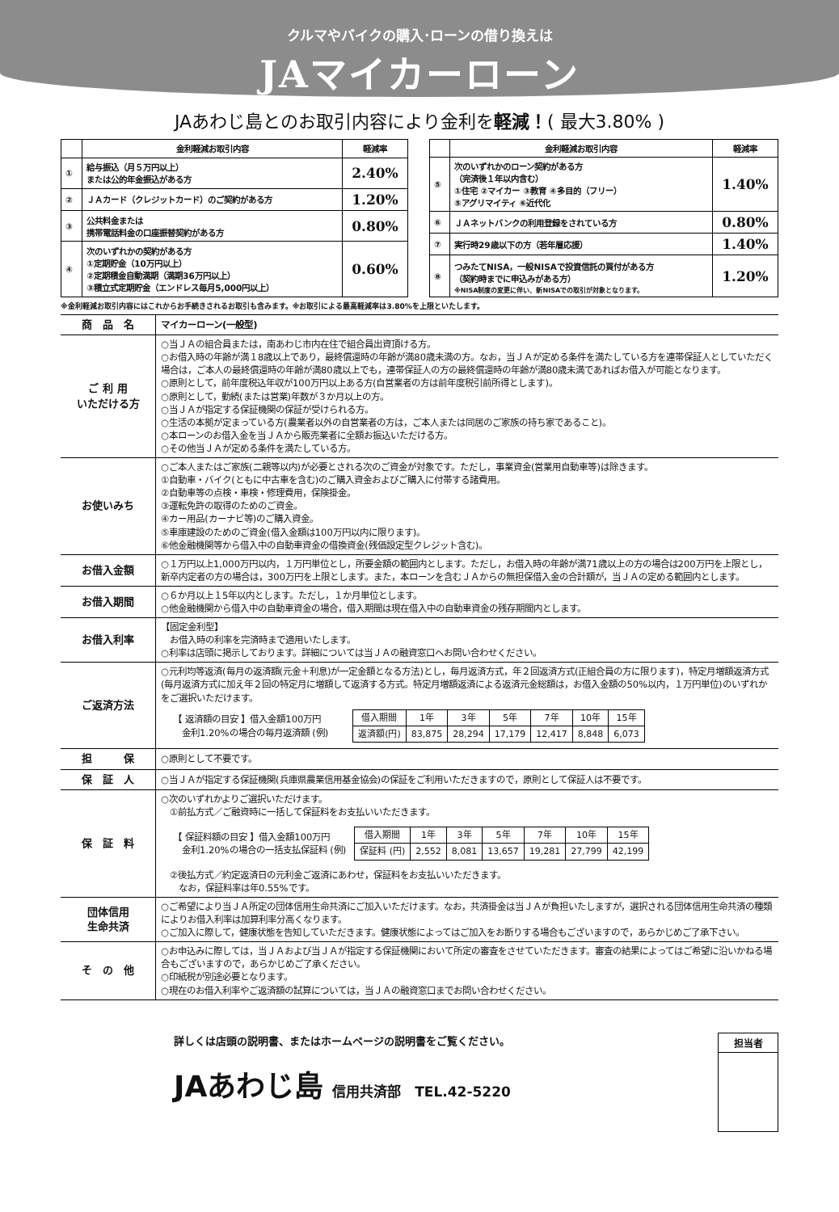クルマやバイクの購入･ローンの借り換えは
JAマイカーローン
JAあわじ島とのお取引内容により金利を軽減！( 最大3.80% )
| | 金利軽減お取引内容 | 軽減率 |
| --- | --- | --- |
| ① | 給与振込（月５万円以上） または公的年金振込がある方 | 2.40% |
| ② | ＪＡカード（クレジットカード）のご契約がある方 | 1.20% |
| ③ | 公共料金または 携帯電話料金の口座振替契約がある方 | 0.80% |
| ④ | 次のいずれかの契約がある方 ①定期貯金（10万円以上） ②定期積金自動満期（満期36万円以上） ③積立式定期貯金（エンドレス毎月5,000円以上） | 0.60% |
| | 金利軽減お取引内容 | 軽減率 |
| --- | --- | --- |
| ⑤ | 次のいずれかのローン契約がある方 （完済後１年以内含む） ①住宅 ②マイカー ③教育 ④多目的（フリー） ⑤アグリマイティ ⑥近代化 | 1.40% |
| ⑥ | ＪＡネットバンクの利用登録をされている方 | 0.80% |
| ⑦ | 実行時29歳以下の方（若年層応援） | 1.40% |
| ⑧ | つみたてNISA，一般NISAで投資信託の買付がある方 （契約時までに申込みがある方） ※NISA制度の変更に伴い、新NISAでの取引が対象となります。 | 1.20% |
※金利軽減お取引内容にはこれからお手続きされるお取引も含みます。※お取引による最高軽減率は3.80%を上限といたします。
| 商 品 名 | マイカーローン(一般型) |
| ご 利 用 いただける方 | ○当ＪＡの組合員または，南あわじ市内在住で組合員出資頂ける方。 ○お借入時の年齢が満１8歳以上であり，最終償還時の年齢が満80歳未満の方。なお，当ＪＡが定める条件を満たしている方を連帯保証人としていただく場合は，ご本人の最終償還時の年齢が満80歳以上でも，連帯保証人の方の最終償還時の年齢が満80歳未満であればお借入が可能となります。 ○原則として，前年度税込年収が100万円以上ある方(自営業者の方は前年度税引前所得とします)。 ○原則として，勤続(または営業)年数が３か月以上の方。 ○当ＪＡが指定する保証機関の保証が受けられる方。 ○生活の本拠が定まっている方(農業者以外の自営業者の方は，ご本人または同居のご家族の持ち家であること)。 ○本ローンのお借入金を当ＪＡから販売業者に全額お振込いただける方。 ○その他当ＪＡが定める条件を満たしている方。 |
| お使いみち | ○ご本人またはご家族(二親等以内)が必要とされる次のご資金が対象です。ただし，事業資金(営業用自動車等)は除きます。 ①自動車・バイク(ともに中古車を含む)のご購入資金およびご購入に付帯する諸費用。 ②自動車等の点検・車検・修理費用，保険掛金。 ③運転免許の取得のためのご資金。 ④カー用品(カーナビ等)のご購入資金。 ⑤車庫建設のためのご資金(借入金額は100万円以内に限ります)。 ⑥他金融機関等から借入中の自動車資金の借換資金(残価設定型クレジット含む)。 |
| お借入金額 | ○１万円以上1,000万円以内，１万円単位とし，所要金額の範囲内とします。ただし，お借入時の年齢が満71歳以上の方の場合は200万円を上限とし，新卒内定者の方の場合は，300万円を上限とします。また，本ローンを含むＪＡからの無担保借入金の合計額が，当ＪＡの定める範囲内とします。 |
| お借入期間 | ○６か月以上１5年以内とします。ただし，１か月単位とします。 ○他金融機関から借入中の自動車資金の場合，借入期間は現在借入中の自動車資金の残存期間内とします。 |
| お借入利率 | 【固定金利型】 お借入時の利率を完済時まで適用いたします。 ○利率は店頭に掲示しております。詳細については当ＪＡの融資窓口へお問い合わせください。 |
| ご返済方法 | ○元利均等返済(毎月の返済額(元金＋利息)が一定金額となる方法)とし，毎月返済方式，年２回返済方式(正組合員の方に限ります)，特定月増額返済方式(毎月返済方式に加え年２回の特定月に増額して返済する方式。特定月増額返済による返済元金総額は，お借入金額の50%以内，１万円単位)のいずれかをご選択いただけます。 【 返済額の目安 】借入金額100万円 金利1.20%の場合の毎月返済額 (例) / 借入期間 / 1年 / 3年 / 5年 / 7年 / 10年 / 15年 / / 返済額(円) / 83,875 / 28,294 / 17,179 / 12,417 / 8,848 / 6,073 / |
| 担 保 | ○原則として不要です。 |
| 保 証 人 | ○当ＪＡが指定する保証機関(兵庫県農業信用基金協会)の保証をご利用いただきますので，原則として保証人は不要です。 |
| 保 証 料 | ○次のいずれかよりご選択いただけます。 ①前払方式／ご融資時に一括して保証料をお支払いいただきます。 【 保証料額の目安 】借入金額100万円 金利1.20%の場合の一括支払保証料 (例) / 借入期間 / 1年 / 3年 / 5年 / 7年 / 10年 / 15年 / / 保証料 (円) / 2,552 / 8,081 / 13,657 / 19,281 / 27,799 / 42,199 / ②後払方式／約定返済日の元利金ご返済にあわせ，保証料をお支払いいただきます。 なお，保証料率は年0.55%です。 |
| 団体信用 生命共済 | ○ご希望により当ＪＡ所定の団体信用生命共済にご加入いただけます。なお，共済掛金は当ＪＡが負担いたしますが，選択される団体信用生命共済の種類によりお借入利率は加算利率分高くなります。 ○ご加入に際して，健康状態を告知していただきます。健康状態によってはご加入をお断りする場合もございますので，あらかじめご了承下さい。 |
| そ の 他 | ○お申込みに際しては，当ＪＡおよび当ＪＡが指定する保証機関において所定の審査をさせていただきます。審査の結果によってはご希望に沿いかねる場合もございますので，あらかじめご了承ください。 ○印紙税が別途必要となります。 ○現在のお借入利率やご返済額の試算については，当ＪＡの融資窓口までお問い合わせください。 |
詳しくは店頭の説明書、またはホームページの説明書をご覧ください。
JAあわじ島　信用共済部　TEL.42-5220
| 担当者 |